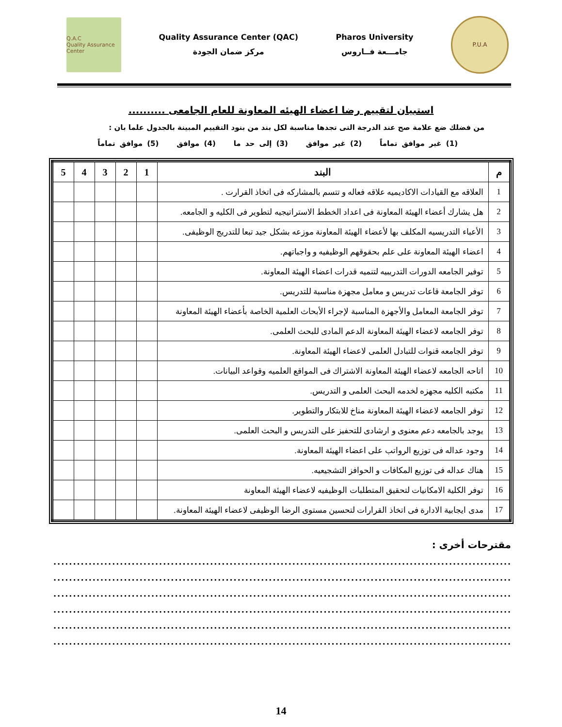Q.A.C
Quality Assurance Center
Quality Assurance Center (QAC)
مركز ضمان الجودة
Pharos University
جامـــعة فــاروس
P.U.A
استبيان لتقييم رضا اعضاء الهيئه المعاونة للعام الجامعى ..........
من فضلك ضع علامة صح عند الدرجة التى تجدها مناسبة لكل بند من بنود التقييم المبينة بالجدول علما بان :
(1) غير موافق تماماً (2) غير موافق (3) إلى حد ما (4) موافق (5) موافق تماماً
| م | البند | 1 | 2 | 3 | 4 | 5 |
| --- | --- | --- | --- | --- | --- | --- |
| 1 | العلاقه مع القيادات الاكاديميه علاقه فعاله و تتسم بالمشاركه فى اتخاذ القرارت . | | | | | |
| 2 | هل يشارك أعضاء الهيئة المعاونة فى اعداد الخطط الاستراتيجيه لتطوير فى الكليه و الجامعه. | | | | | |
| 3 | الأعباء التدريسيه المكلف بها لأعضاء الهيئة المعاونة موزعه بشكل جيد تبعا للتدريج الوظيفى. | | | | | |
| 4 | اعضاء الهيئة المعاونة على علم بحقوقهم الوظيفيه و واجباتهم. | | | | | |
| 5 | توفير الجامعه الدورات التدريبيه لتنميه قدرات اعضاء الهيئة المعاونة. | | | | | |
| 6 | توفر الجامعة قاعات تدريس و معامل مجهزة مناسبة للتدريس. | | | | | |
| 7 | توفر الجامعة المعامل والأجهزة المناسبة لإجراء الأبحاث العلمية الخاصة بأعضاء الهيئة المعاونة | | | | | |
| 8 | توفر الجامعه لاعضاء الهيئة المعاونة الدعم المادى للبحث العلمى. | | | | | |
| 9 | توفر الجامعه قنوات للتبادل العلمى لاعضاء الهيئة المعاونة. | | | | | |
| 10 | اتاحه الجامعه لاعضاء الهيئة المعاونة الاشتراك فى المواقع العلميه وقواعد البيانات. | | | | | |
| 11 | مكتبه الكليه مجهزه لخدمه البحث العلمى و التدريس. | | | | | |
| 12 | توفر الجامعه لاعضاء الهيئة المعاونة مناخ للابتكار والتطوير. | | | | | |
| 13 | يوجد بالجامعه دعم معنوى و ارشادى للتحفيز على التدريس و البحث العلمى. | | | | | |
| 14 | وجود عداله فى توزيع الرواتب على اعضاء الهيئة المعاونة. | | | | | |
| 15 | هناك عداله فى توزيع المكافات و الحوافز التشجيعيه. | | | | | |
| 16 | توفر الكلية الامكانيات لتحقيق المتطلبات الوظيفيه لاعضاء الهيئة المعاونة | | | | | |
| 17 | مدى ايجابية الادارة فى اتخاذ القرارات لتحسين مستوى الرضا الوظيفى لاعضاء الهيئة المعاونة. | | | | | |
مقترحات أخرى :
..................................................................................................................................
..................................................................................................................................
..................................................................................................................................
..................................................................................................................................
..................................................................................................................................
..................................................................................................................................
14